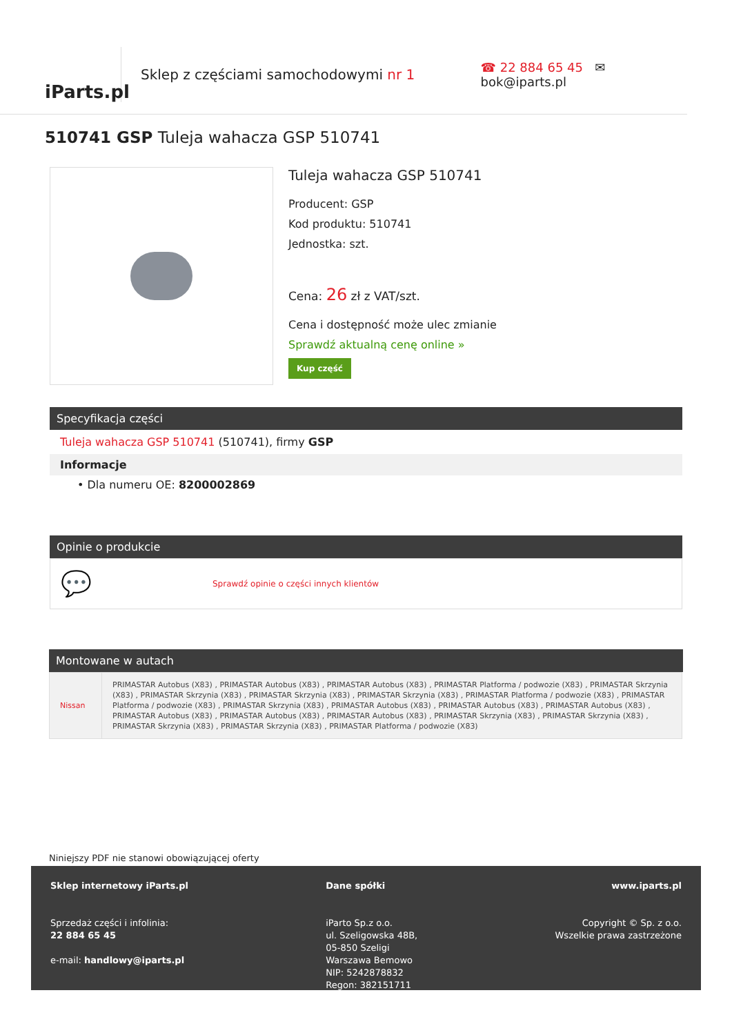iParts.pl
Sklep z częściami samochodowymi nr 1
☎ 22 884 65 45 ✉ bok@iparts.pl
510741 GSP Tuleja wahacza GSP 510741
Tuleja wahacza GSP 510741
Producent: GSP
Kod produktu: 510741
Jednostka: szt.
Cena: 26 zł z VAT/szt.
Cena i dostępność może ulec zmianie
Sprawdź aktualną cenę online »
Kup część
Specyfikacja części
Tuleja wahacza GSP 510741 (510741), firmy GSP
Informacje
• Dla numeru OE: 8200002869
Opinie o produkcie
💬 Sprawdź opinie o części innych klientów
Montowane w autach
| Nissan | PRIMASTAR Autobus (X83) , PRIMASTAR Autobus (X83) , PRIMASTAR Autobus (X83) , PRIMASTAR Platforma / podwozie (X83) , PRIMASTAR Skrzynia (X83) , PRIMASTAR Skrzynia (X83) , PRIMASTAR Skrzynia (X83) , PRIMASTAR Skrzynia (X83) , PRIMASTAR Platforma / podwozie (X83) , PRIMASTAR Platforma / podwozie (X83) , PRIMASTAR Skrzynia (X83) , PRIMASTAR Autobus (X83) , PRIMASTAR Autobus (X83) , PRIMASTAR Autobus (X83) , PRIMASTAR Autobus (X83) , PRIMASTAR Autobus (X83) , PRIMASTAR Autobus (X83) , PRIMASTAR Skrzynia (X83) , PRIMASTAR Skrzynia (X83) , PRIMASTAR Skrzynia (X83) , PRIMASTAR Skrzynia (X83) , PRIMASTAR Platforma / podwozie (X83) |
Niniejszy PDF nie stanowi obowiązującej oferty
Sklep internetowy iParts.pl
Sprzedaż części i infolinia:
22 884 65 45
e-mail: handlowy@iparts.pl
Dane spółki
iParto Sp.z o.o.
ul. Szeligowska 48B,
05-850 Szeligi
Warszawa Bemowo
NIP: 5242878832
Regon: 382151711
www.iparts.pl
Copyright © Sp. z o.o.
Wszelkie prawa zastrzeżone